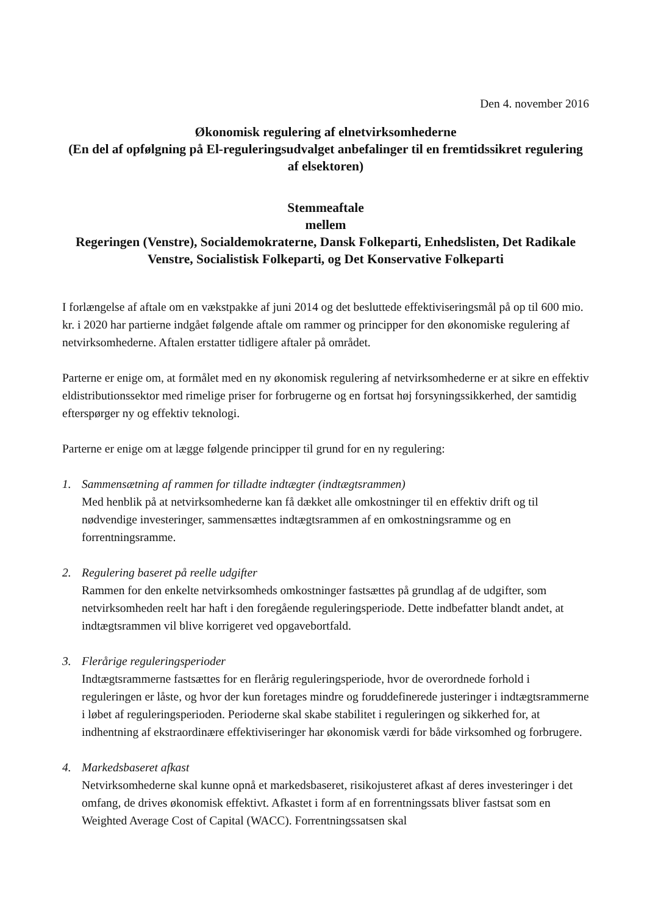Den 4. november 2016
Økonomisk regulering af elnetvirksomhederne
(En del af opfølgning på El-reguleringsudvalget anbefalinger til en fremtidssikret regulering af elsektoren)
Stemmeaftale
mellem
Regeringen (Venstre), Socialdemokraterne, Dansk Folkeparti, Enhedslisten, Det Radikale Venstre, Socialistisk Folkeparti, og Det Konservative Folkeparti
I forlængelse af aftale om en vækstpakke af juni 2014 og det besluttede effektiviseringsmål på op til 600 mio. kr. i 2020 har partierne indgået følgende aftale om rammer og principper for den økonomiske regulering af netvirksomhederne. Aftalen erstatter tidligere aftaler på området.
Parterne er enige om, at formålet med en ny økonomisk regulering af netvirksomhederne er at sikre en effektiv eldistributionssektor med rimelige priser for forbrugerne og en fortsat høj forsyningssikkerhed, der samtidig efterspørger ny og effektiv teknologi.
Parterne er enige om at lægge følgende principper til grund for en ny regulering:
1. Sammensætning af rammen for tilladte indtægter (indtægtsrammen)
Med henblik på at netvirksomhederne kan få dækket alle omkostninger til en effektiv drift og til nødvendige investeringer, sammensættes indtægtsrammen af en omkostningsramme og en forrentningsramme.
2. Regulering baseret på reelle udgifter
Rammen for den enkelte netvirksomheds omkostninger fastsættes på grundlag af de udgifter, som netvirksomheden reelt har haft i den foregående reguleringsperiode. Dette indbefatter blandt andet, at indtægtsrammen vil blive korrigeret ved opgavebortfald.
3. Flerårige reguleringsperioder
Indtægtsrammerne fastsættes for en flerårig reguleringsperiode, hvor de overordnede forhold i reguleringen er låste, og hvor der kun foretages mindre og foruddefinerede justeringer i indtægtsrammerne i løbet af reguleringsperioden. Perioderne skal skabe stabilitet i reguleringen og sikkerhed for, at indhentning af ekstraordinære effektiviseringer har økonomisk værdi for både virksomhed og forbrugere.
4. Markedsbaseret afkast
Netvirksomhederne skal kunne opnå et markedsbaseret, risikojusteret afkast af deres investeringer i det omfang, de drives økonomisk effektivt. Afkastet i form af en forrentningssats bliver fastsat som en Weighted Average Cost of Capital (WACC). Forrentningssatsen skal